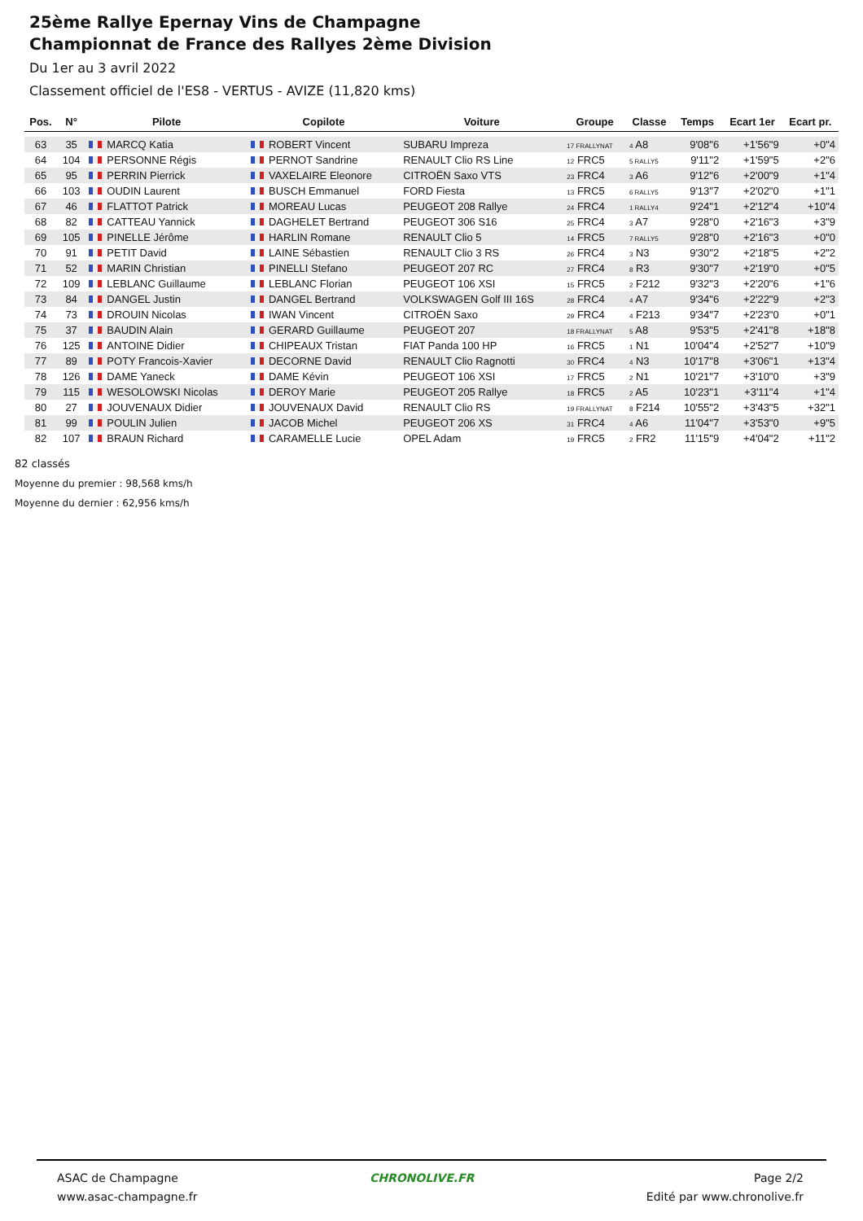25ème Rallye Epernay Vins de Champagne
Championnat de France des Rallyes 2ème Division
Du 1er au 3 avril 2022
Classement officiel de l'ES8 - VERTUS - AVIZE (11,820 kms)
| Pos. | N° | Pilote | Copilote | Voiture | Groupe | Classe | Temps | Ecart 1er | Ecart pr. |
| --- | --- | --- | --- | --- | --- | --- | --- | --- | --- |
| 63 | 35 | MARCQ Katia | ROBERT Vincent | SUBARU Impreza | 17 FRALLYNAT | 4 A8 | 9'08"6 | +1'56"9 | +0"4 |
| 64 | 104 | PERSONNE Régis | PERNOT Sandrine | RENAULT Clio RS Line | 12 FRC5 | 5 RALLY5 | 9'11"2 | +1'59"5 | +2"6 |
| 65 | 95 | PERRIN Pierrick | VAXELAIRE Eleonore | CITROËN Saxo VTS | 23 FRC4 | 3 A6 | 9'12"6 | +2'00"9 | +1"4 |
| 66 | 103 | OUDIN Laurent | BUSCH Emmanuel | FORD Fiesta | 13 FRC5 | 6 RALLY5 | 9'13"7 | +2'02"0 | +1"1 |
| 67 | 46 | FLATTOT Patrick | MOREAU Lucas | PEUGEOT 208 Rallye | 24 FRC4 | 1 RALLY4 | 9'24"1 | +2'12"4 | +10"4 |
| 68 | 82 | CATTEAU Yannick | DAGHELET Bertrand | PEUGEOT 306 S16 | 25 FRC4 | 3 A7 | 9'28"0 | +2'16"3 | +3"9 |
| 69 | 105 | PINELLE Jérôme | HARLIN Romane | RENAULT Clio 5 | 14 FRC5 | 7 RALLY5 | 9'28"0 | +2'16"3 | +0"0 |
| 70 | 91 | PETIT David | LAINE Sébastien | RENAULT Clio 3 RS | 26 FRC4 | 3 N3 | 9'30"2 | +2'18"5 | +2"2 |
| 71 | 52 | MARIN Christian | PINELLI Stefano | PEUGEOT 207 RC | 27 FRC4 | 8 R3 | 9'30"7 | +2'19"0 | +0"5 |
| 72 | 109 | LEBLANC Guillaume | LEBLANC Florian | PEUGEOT 106 XSI | 15 FRC5 | 2 F212 | 9'32"3 | +2'20"6 | +1"6 |
| 73 | 84 | DANGEL Justin | DANGEL Bertrand | VOLKSWAGEN Golf III 16S | 28 FRC4 | 4 A7 | 9'34"6 | +2'22"9 | +2"3 |
| 74 | 73 | DROUIN Nicolas | IWAN Vincent | CITROËN Saxo | 29 FRC4 | 4 F213 | 9'34"7 | +2'23"0 | +0"1 |
| 75 | 37 | BAUDIN Alain | GERARD Guillaume | PEUGEOT 207 | 18 FRALLYNAT | 5 A8 | 9'53"5 | +2'41"8 | +18"8 |
| 76 | 125 | ANTOINE Didier | CHIPEAUX Tristan | FIAT Panda 100 HP | 16 FRC5 | 1 N1 | 10'04"4 | +2'52"7 | +10"9 |
| 77 | 89 | POTY Francois-Xavier | DECORNE David | RENAULT Clio Ragnotti | 30 FRC4 | 4 N3 | 10'17"8 | +3'06"1 | +13"4 |
| 78 | 126 | DAME Yaneck | DAME Kévin | PEUGEOT 106 XSI | 17 FRC5 | 2 N1 | 10'21"7 | +3'10"0 | +3"9 |
| 79 | 115 | WESOLOWSKI Nicolas | DEROY Marie | PEUGEOT 205 Rallye | 18 FRC5 | 2 A5 | 10'23"1 | +3'11"4 | +1"4 |
| 80 | 27 | JOUVENAUX Didier | JOUVENAUX David | RENAULT Clio RS | 19 FRALLYNAT | 8 F214 | 10'55"2 | +3'43"5 | +32"1 |
| 81 | 99 | POULIN Julien | JACOB Michel | PEUGEOT 206 XS | 31 FRC4 | 4 A6 | 11'04"7 | +3'53"0 | +9"5 |
| 82 | 107 | BRAUN Richard | CARAMELLE Lucie | OPEL Adam | 19 FRC5 | 2 FR2 | 11'15"9 | +4'04"2 | +11"2 |
82 classés
Moyenne du premier : 98,568 kms/h
Moyenne du dernier : 62,956 kms/h
ASAC de Champagne
www.asac-champagne.fr
CHRONOLIVE.FR Page 2/2
Edité par www.chronolive.fr